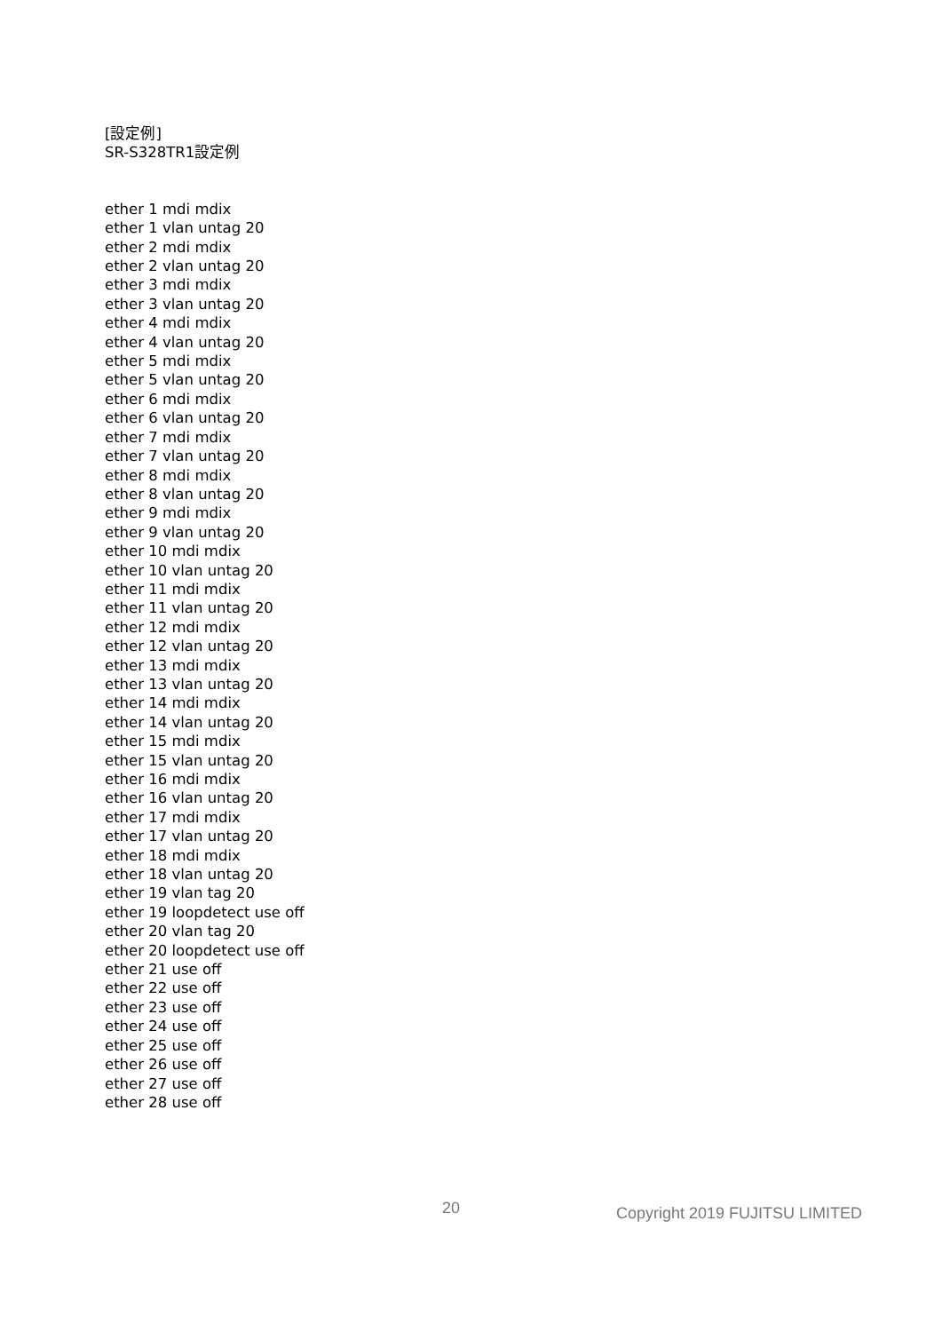[設定例]
SR-S328TR1設定例
ether 1 mdi mdix
ether 1 vlan untag 20
ether 2 mdi mdix
ether 2 vlan untag 20
ether 3 mdi mdix
ether 3 vlan untag 20
ether 4 mdi mdix
ether 4 vlan untag 20
ether 5 mdi mdix
ether 5 vlan untag 20
ether 6 mdi mdix
ether 6 vlan untag 20
ether 7 mdi mdix
ether 7 vlan untag 20
ether 8 mdi mdix
ether 8 vlan untag 20
ether 9 mdi mdix
ether 9 vlan untag 20
ether 10 mdi mdix
ether 10 vlan untag 20
ether 11 mdi mdix
ether 11 vlan untag 20
ether 12 mdi mdix
ether 12 vlan untag 20
ether 13 mdi mdix
ether 13 vlan untag 20
ether 14 mdi mdix
ether 14 vlan untag 20
ether 15 mdi mdix
ether 15 vlan untag 20
ether 16 mdi mdix
ether 16 vlan untag 20
ether 17 mdi mdix
ether 17 vlan untag 20
ether 18 mdi mdix
ether 18 vlan untag 20
ether 19 vlan tag 20
ether 19 loopdetect use off
ether 20 vlan tag 20
ether 20 loopdetect use off
ether 21 use off
ether 22 use off
ether 23 use off
ether 24 use off
ether 25 use off
ether 26 use off
ether 27 use off
ether 28 use off
20 Copyright 2019 FUJITSU LIMITED